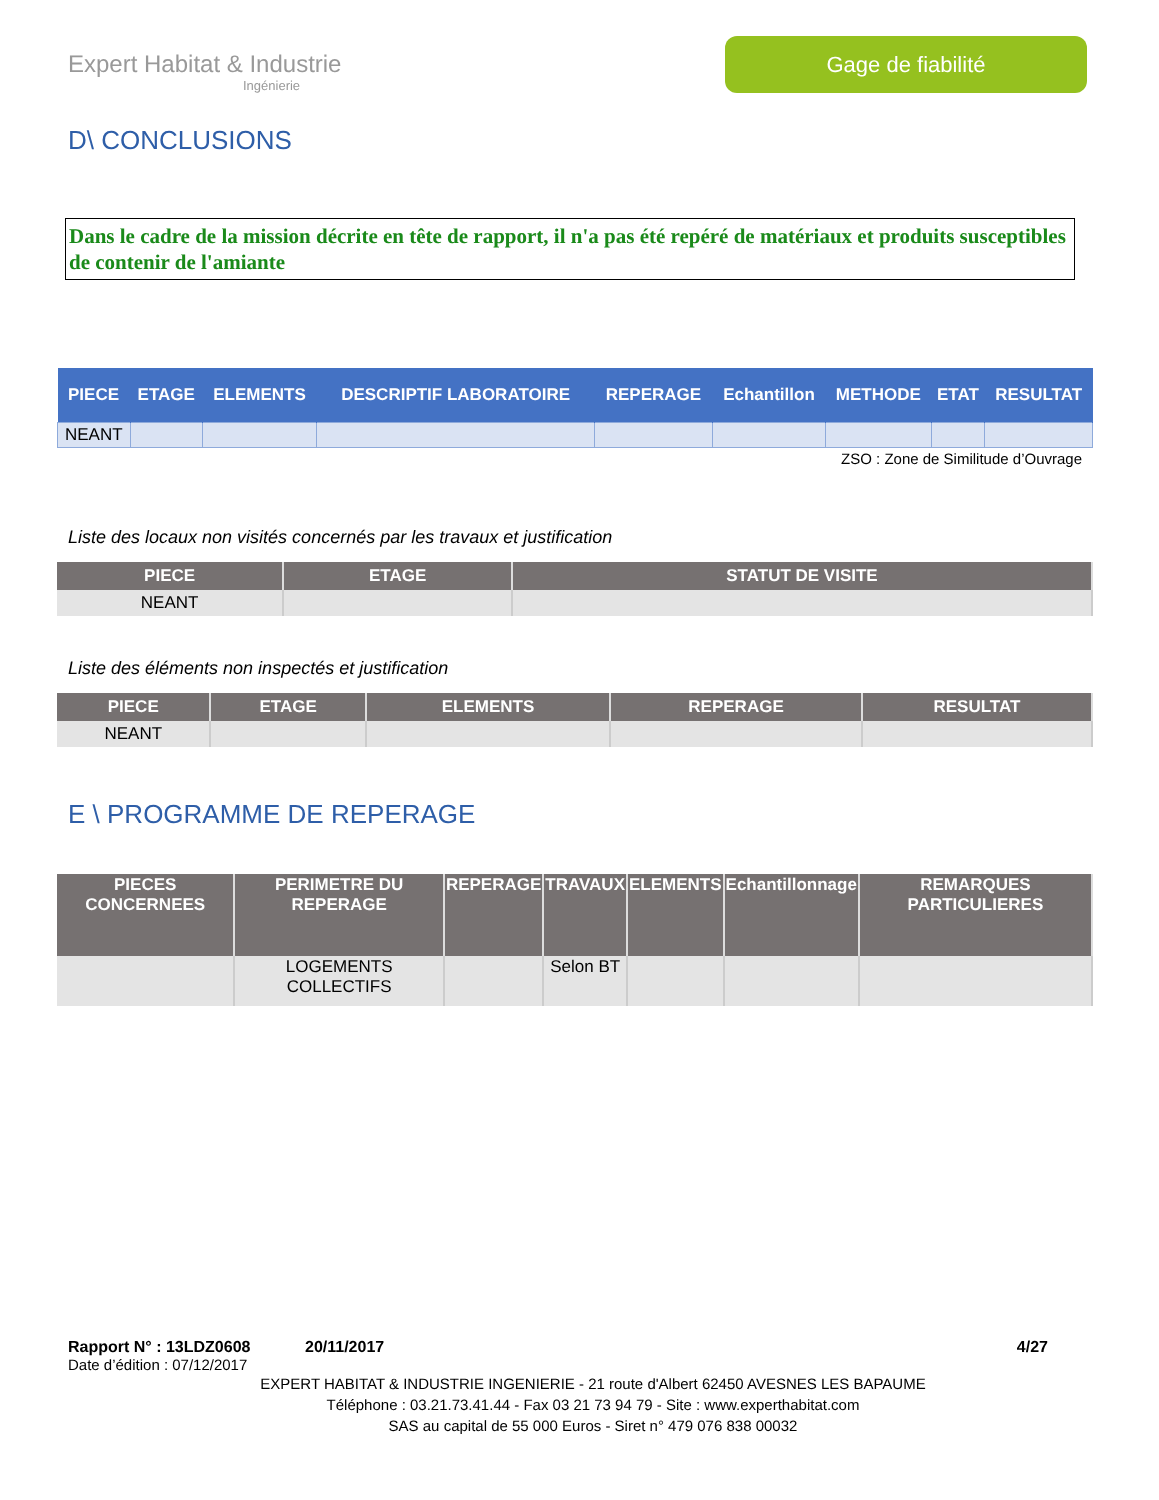Expert Habitat & Industrie
Ingénierie
Gage de fiabilité
D\ CONCLUSIONS
Dans le cadre de la mission décrite en tête de rapport, il n'a pas été repéré de matériaux et produits susceptibles de contenir de l'amiante
| PIECE | ETAGE | ELEMENTS | DESCRIPTIF LABORATOIRE | REPERAGE | Echantillon | METHODE | ETAT | RESULTAT |
| --- | --- | --- | --- | --- | --- | --- | --- | --- |
| NEANT | | | | | | | | |
ZSO : Zone de Similitude d’Ouvrage
Liste des locaux non visités concernés par les travaux et justification
| PIECE | ETAGE | STATUT DE VISITE |
| --- | --- | --- |
| NEANT | | |
Liste des éléments non inspectés et justification
| PIECE | ETAGE | ELEMENTS | REPERAGE | RESULTAT |
| --- | --- | --- | --- | --- |
| NEANT | | | | |
E \ PROGRAMME DE REPERAGE
| PIECES CONCERNEES | PERIMETRE DU REPERAGE | REPERAGE | TRAVAUX | ELEMENTS | Echantillonnage | REMARQUES PARTICULIERES |
| --- | --- | --- | --- | --- | --- | --- |
| | LOGEMENTS COLLECTIFS | | Selon BT | | | |
Rapport N° : 13LDZ0608 20/11/2017 4/27
Date d’édition : 07/12/2017
EXPERT HABITAT & INDUSTRIE INGENIERIE - 21 route d'Albert 62450 AVESNES LES BAPAUME
Téléphone : 03.21.73.41.44 - Fax 03 21 73 94 79 - Site : www.experthabitat.com
SAS au capital de 55 000 Euros - Siret n° 479 076 838 00032